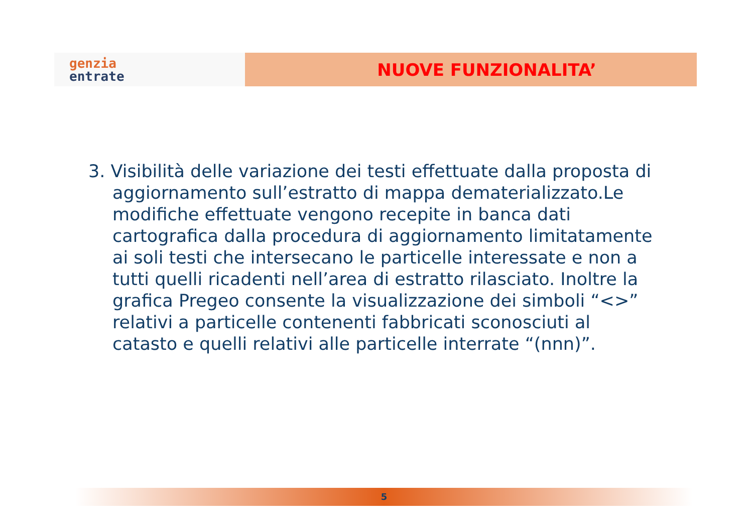genzia
entrate
NUOVE FUNZIONALITA’
3. Visibilità delle variazione dei testi effettuate dalla proposta di aggiornamento sull’estratto di mappa dematerializzato.Le modifiche effettuate vengono recepite in banca dati cartografica dalla procedura di aggiornamento limitatamente ai soli testi che intersecano le particelle interessate e non a tutti quelli ricadenti nell’area di estratto rilasciato. Inoltre la grafica Pregeo consente la visualizzazione dei simboli “<>” relativi a particelle contenenti fabbricati sconosciuti al catasto e quelli relativi alle particelle interrate “(nnn)”.
5